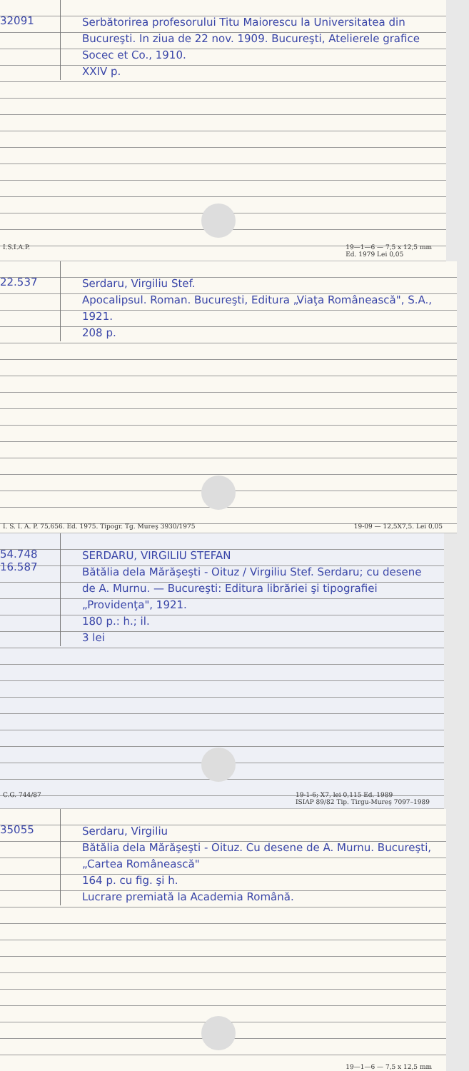32091
Serbătorirea profesorului Titu Maiorescu la Universitatea din Bucureşti. In ziua de 22 nov. 1909. Bucureşti, Atelierele grafice Socec et Co., 1910.
XXIV p.
I.S.I.A.P. 19—1—6 — 7,5 x 12,5 mm
Ed. 1979 Lei 0,05
22.537
Serdaru, Virgiliu Stef.
Apocalipsul. Roman. Bucureşti, Editura „Viaţa Românească", S.A., 1921.
208 p.
I. S. I. A. P. 75,656. Ed. 1975. Tipogr. Tg. Mureş 3930/1975 19-09 — 12,5X7,5. Lei 0,05
54.748
16.587
SERDARU, VIRGILIU STEFAN
Bătălia dela Mărăşeşti - Oituz / Virgiliu Stef. Serdaru; cu desene de A. Murnu. — Bucureşti: Editura librăriei şi tipografiei „Providenţa", 1921.
180 p.: h.; il.
3 lei
C.G. 744/87 19-1-6; X7, lei 0,115 Ed. 1989
ISIAP 89/82 Tip. Tirgu-Mureş 7097–1989
35055
Serdaru, Virgiliu
Bătălia dela Mărăşeşti - Oituz. Cu desene de A. Murnu. Bucureşti, „Cartea Românească"
164 p. cu fig. şi h.
Lucrare premiată la Academia Română.
19—1—6 — 7,5 x 12,5 mm